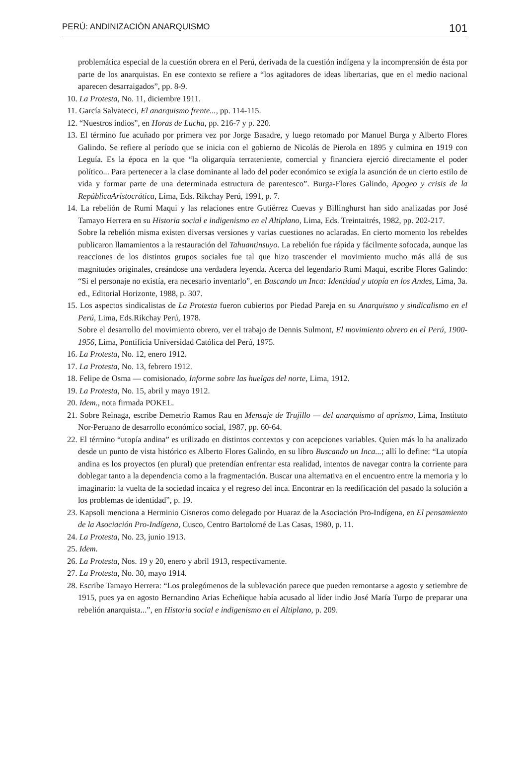PERÚ: ANDINIZACIÓN ANARQUISMO 101
problemática especial de la cuestión obrera en el Perú, derivada de la cuestión indígena y la incomprensión de ésta por parte de los anarquistas. En ese contexto se refiere a “los agitadores de ideas libertarias, que en el medio nacional aparecen desarraigados”, pp. 8-9.
10. La Protesta, No. 11, diciembre 1911.
11. García Salvatecci, El anarquismo frente..., pp. 114-115.
12. “Nuestros indios”, en Horas de Lucha, pp. 216-7 y p. 220.
13. El término fue acuñado por primera vez por Jorge Basadre, y luego retomado por Manuel Burga y Alberto Flores Galindo. Se refiere al período que se inicia con el gobierno de Nicolás de Pierola en 1895 y culmina en 1919 con Leguía. Es la época en la que “la oligarquía terrateniente, comercial y financiera ejerció directamente el poder político... Para pertenecer a la clase dominante al lado del poder económico se exigía la asunción de un cierto estilo de vida y formar parte de una determinada estructura de parentesco”. Burga-Flores Galindo, Apogeo y crisis de la RepúblicaAristocrática, Lima, Eds. Rikchay Perú, 1991, p. 7.
14. La rebelión de Rumi Maqui y las relaciones entre Gutiérrez Cuevas y Billinghurst han sido analizadas por José Tamayo Herrera en su Historia social e indigenismo en el Altiplano, Lima, Eds. Treintaitrés, 1982, pp. 202-217.
Sobre la rebelión misma existen diversas versiones y varias cuestiones no aclaradas. En cierto momento los rebeldes publicaron llamamientos a la restauración del Tahuantinsuyo. La rebelión fue rápida y fácilmente sofocada, aunque las reacciones de los distintos grupos sociales fue tal que hizo trascender el movimiento mucho más allá de sus magnitudes originales, creándose una verdadera leyenda. Acerca del legendario Rumi Maqui, escribe Flores Galindo: “Si el personaje no existía, era necesario inventarlo”, en Buscando un Inca: Identidad y utopía en los Andes, Lima, 3a. ed., Editorial Horizonte, 1988, p. 307.
15. Los aspectos sindicalistas de La Protesta fueron cubiertos por Piedad Pareja en su Anarquismo y sindicalismo en el Perú, Lima, Eds.Rikchay Perú, 1978.
Sobre el desarrollo del movimiento obrero, ver el trabajo de Dennis Sulmont, El movimiento obrero en el Perú, 1900-1956, Lima, Pontificia Universidad Católica del Perú, 1975.
16. La Protesta, No. 12, enero 1912.
17. La Protesta, No. 13, febrero 1912.
18. Felipe de Osma — comisionado, Informe sobre las huelgas del norte, Lima, 1912.
19. La Protesta, No. 15, abril y mayo 1912.
20. Idem., nota firmada POKEL.
21. Sobre Reinaga, escribe Demetrio Ramos Rau en Mensaje de Trujillo — del anarquismo al aprismo, Lima, Instituto Nor-Peruano de desarrollo económico social, 1987, pp. 60-64.
22. El término “utopía andina” es utilizado en distintos contextos y con acepciones variables. Quien más lo ha analizado desde un punto de vista histórico es Alberto Flores Galindo, en su libro Buscando un Inca...; allí lo define: “La utopía andina es los proyectos (en plural) que pretendían enfrentar esta realidad, intentos de navegar contra la corriente para doblegar tanto a la dependencia como a la fragmentación. Buscar una alternativa en el encuentro entre la memoria y lo imaginario: la vuelta de la sociedad incaica y el regreso del inca. Encontrar en la reedificación del pasado la solución a los problemas de identidad”, p. 19.
23. Kapsoli menciona a Herminio Cisneros como delegado por Huaraz de la Asociación Pro-Indígena, en El pensamiento de la Asociación Pro-Indígena, Cusco, Centro Bartolomé de Las Casas, 1980, p. 11.
24. La Protesta, No. 23, junio 1913.
25. Idem.
26. La Protesta, Nos. 19 y 20, enero y abril 1913, respectivamente.
27. La Protesta, No. 30, mayo 1914.
28. Escribe Tamayo Herrera: “Los prolegómenos de la sublevación parece que pueden remontarse a agosto y setiembre de 1915, pues ya en agosto Bernandino Arias Echeñique había acusado al líder indio José María Turpo de preparar una rebelión anarquista...”, en Historia social e indigenismo en el Altiplano, p. 209.